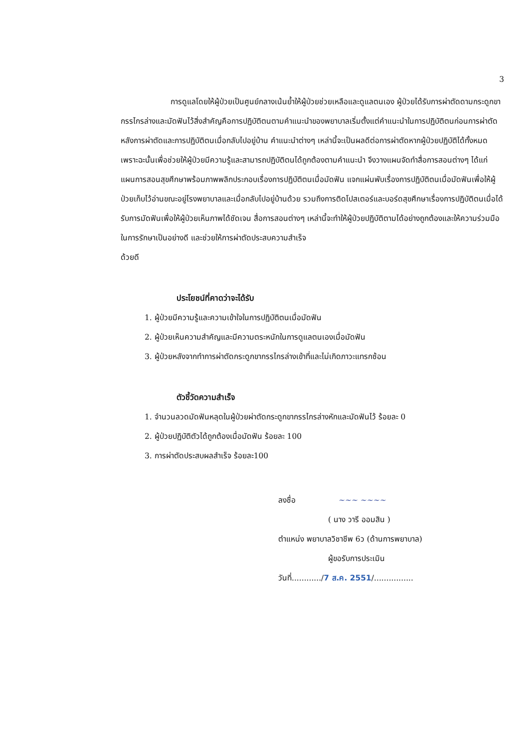3
การดูแลโดยให้ผู้ป่วยเป็นศูนย์กลางเน้นย้ำให้ผู้ป่วยช่วยเหลือและดูแลตนเอง ผู้ป่วยได้รับการผ่าตัดดามกระดูกขากรรไกรล่างและมัดฟันไว้สิ่งสำคัญคือการปฏิบัติตนตามคำแนะนำของพยาบาลเริ่มตั้งแต่คำแนะนำในการปฏิบัติตนก่อนการผ่าตัด หลังการผ่าตัดและการปฏิบัติตนเมื่อกลับไปอยู่บ้าน คำแนะนำต่างๆ เหล่านี้จะเป็นผลดีต่อการผ่าตัดหากผู้ป่วยปฏิบัติได้ทั้งหมดเพราะฉะนั้นเพื่อช่วยให้ผู้ป่วยมีความรู้และสามารถปฏิบัติตนได้ถูกต้องตามคำแนะนำ จึงวางแผนจัดทำสื่อการสอนต่างๆ ได้แก่ แผนการสอนสุขศึกษาพร้อมภาพพลิกประกอบเรื่องการปฏิบัติตนเมื่อมัดฟัน แจกแผ่นพับเรื่องการปฏิบัติตนเมื่อมัดฟันเพื่อให้ผู้ป่วยเก็บไว้อ่านขณะอยู่โรงพยาบาลและเมื่อกลับไปอยู่บ้านด้วย รวมถึงการติดโปสเตอร์และบอร์ดสุขศึกษาเรื่องการปฏิบัติตนเมื่อได้รับการมัดฟันเพื่อให้ผู้ป่วยเห็นภาพได้ชัดเจน สื่อการสอนต่างๆ เหล่านี้จะทำให้ผู้ป่วยปฏิบัติตามได้อย่างถูกต้องและให้ความร่วมมือในการรักษาเป็นอย่างดี และช่วยให้การผ่าตัดประสบความสำเร็จ
ด้วยดี
ประโยชน์ที่คาดว่าจะได้รับ
1. ผู้ป่วยมีความรู้และความเข้าใจในการปฏิบัติตนเมื่อมัดฟัน
2. ผู้ป่วยเห็นความสำคัญและมีความตระหนักในการดูแลตนเองเมื่อมัดฟัน
3. ผู้ป่วยหลังจากทำการผ่าตัดกระดูกขากรรไกรล่างเข้าที่และไม่เกิดภาวะแทรกซ้อน
ตัวชี้วัดความสำเร็จ
1. จำนวนลวดมัดฟันหลุดในผู้ป่วยผ่าตัดกระดูกขากรรไกรล่างหักและมัดฟันไว้ ร้อยละ 0
2. ผู้ป่วยปฏิบัติตัวได้ถูกต้องเมื่อมัดฟัน ร้อยละ 100
3. การผ่าตัดประสบผลสำเร็จ ร้อยละ100
ลงชื่อ ~~~ ~~~~
( นาง วารี ออมสิน )
ตำแหน่ง พยาบาลวิชาชีพ 6ว (ด้านการพยาบาล)
ผู้ขอรับการประเมิน
วันที่............/7 ส.ค. 2551/................